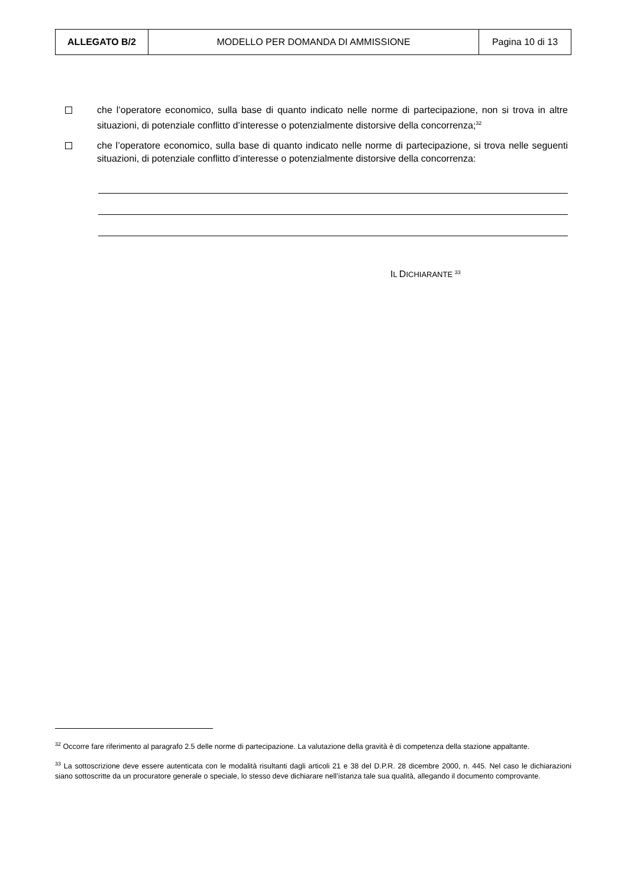| ALLEGATO B/2 | MODELLO PER DOMANDA DI AMMISSIONE | Pagina 10 di 13 |
che l’operatore economico, sulla base di quanto indicato nelle norme di partecipazione, non si trova in altre situazioni, di potenziale conflitto d’interesse o potenzialmente distorsive della concorrenza;<sup>32</sup>
che l’operatore economico, sulla base di quanto indicato nelle norme di partecipazione, si trova nelle seguenti situazioni, di potenziale conflitto d’interesse o potenzialmente distorsive della concorrenza:
IL DICHIARANTE <sup>33</sup>
<sup>32</sup> Occorre fare riferimento al paragrafo 2.5 delle norme di partecipazione. La valutazione della gravità è di competenza della stazione appaltante.
<sup>33</sup> La sottoscrizione deve essere autenticata con le modalità risultanti dagli articoli 21 e 38 del D.P.R. 28 dicembre 2000, n. 445. Nel caso le dichiarazioni siano sottoscritte da un procuratore generale o speciale, lo stesso deve dichiarare nell’istanza tale sua qualità, allegando il documento comprovante.